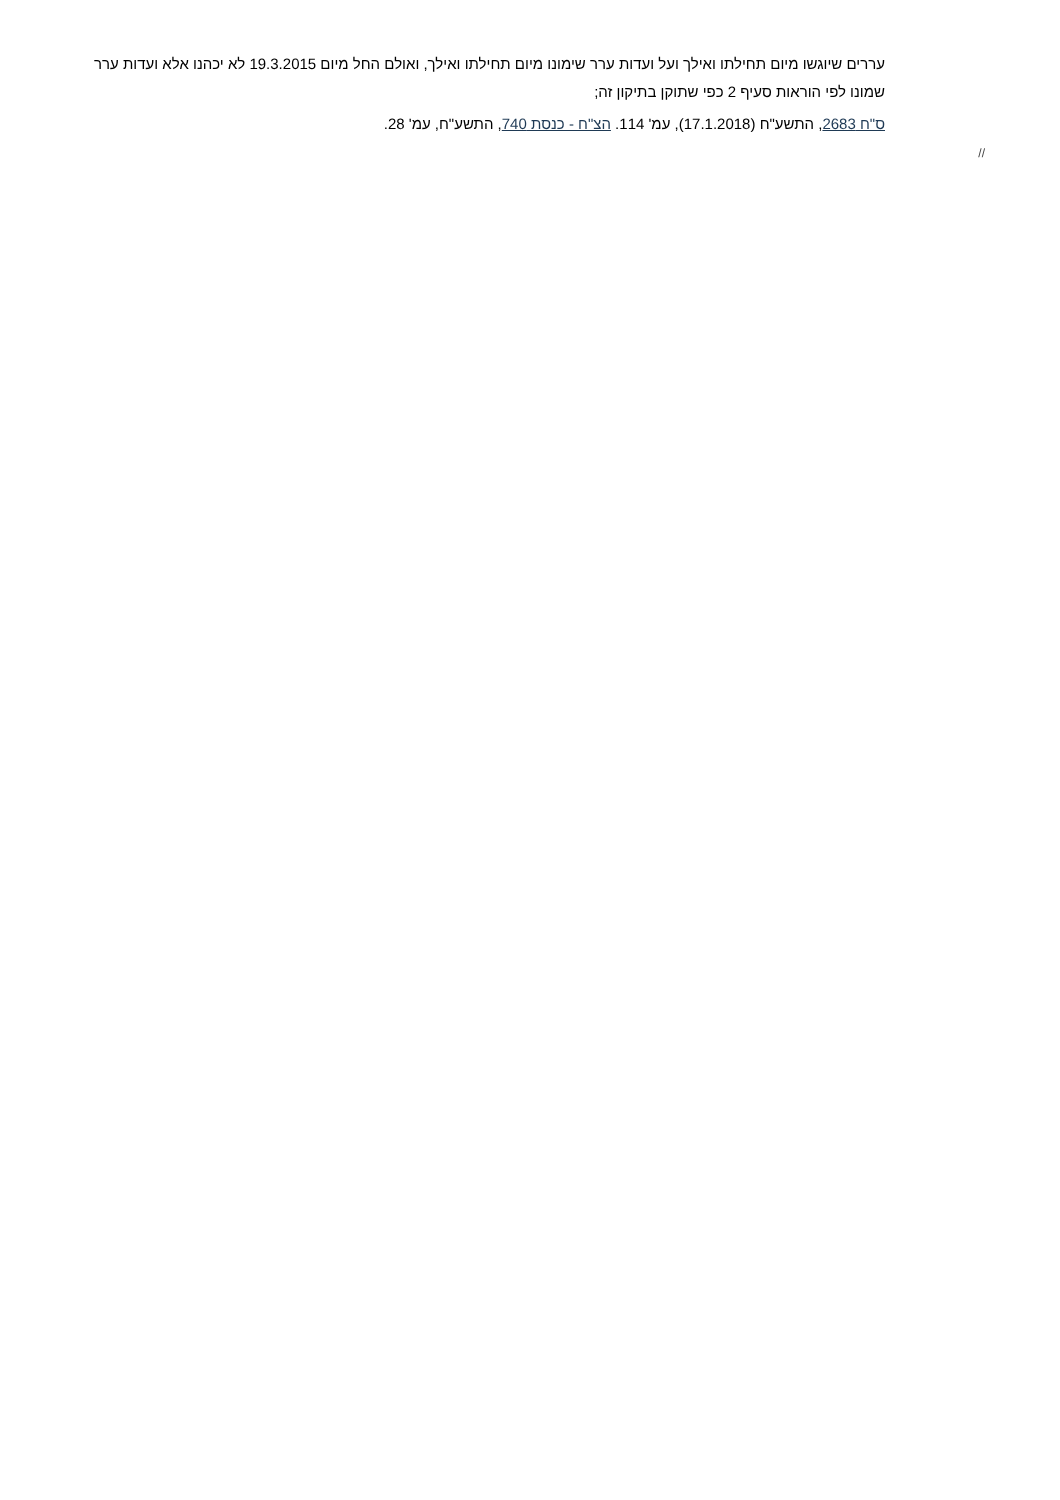עררים שיוגשו מיום תחילתו ואילך ועל ועדות ערר שימונו מיום תחילתו ואילך, ואולם החל מיום 19.3.2015 לא יכהנו אלא ועדות ערר שמונו לפי הוראות סעיף 2 כפי שתוקן בתיקון זה;
ס"ח 2683, התשע"ח (17.1.2018), עמ' 114. הצ"ח - כנסת 740, התשע"ח, עמ' 28.
//